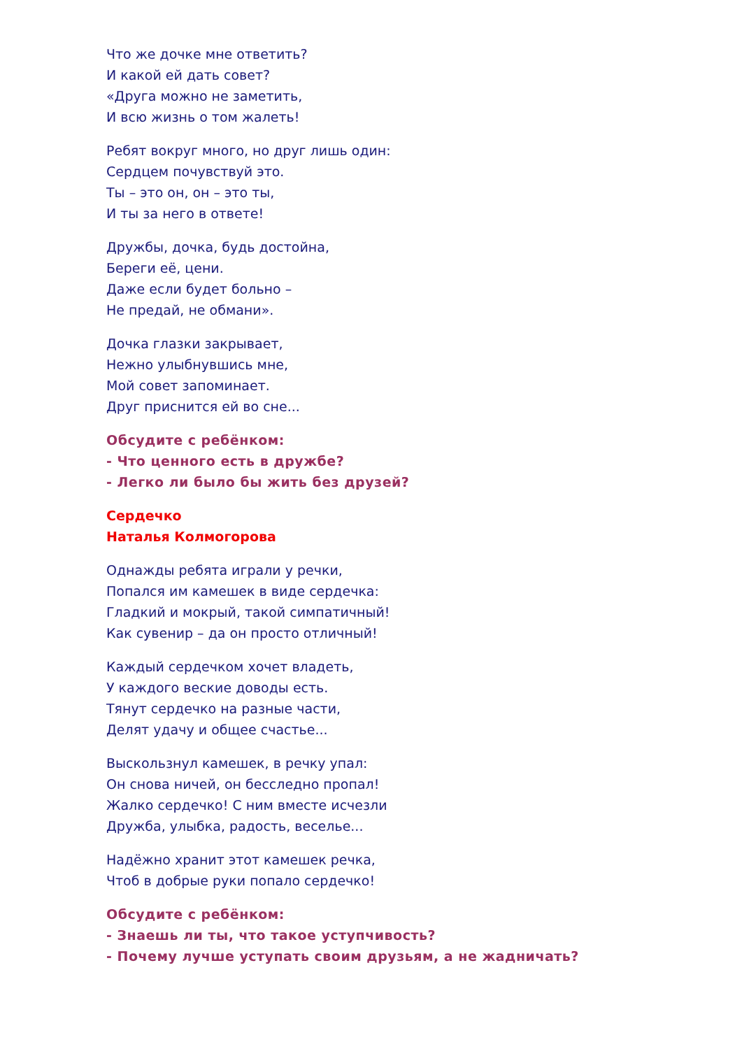Что же дочке мне ответить?
И какой ей дать совет?
«Друга можно не заметить,
И всю жизнь о том жалеть!
Ребят вокруг много, но друг лишь один:
Сердцем почувствуй это.
Ты – это он, он – это ты,
И ты за него в ответе!
Дружбы, дочка, будь достойна,
Береги её, цени.
Даже если будет больно –
Не предай, не обмани».
Дочка глазки закрывает,
Нежно улыбнувшись мне,
Мой совет запоминает.
Друг приснится ей во сне...
Обсудите с ребёнком:
- Что ценного есть в дружбе?
- Легко ли было бы жить без друзей?
Сердечко
Наталья Колмогорова
Однажды ребята играли у речки,
Попался им камешек в виде сердечка:
Гладкий и мокрый, такой симпатичный!
Как сувенир – да он просто отличный!
Каждый сердечком хочет владеть,
У каждого веские доводы есть.
Тянут сердечко на разные части,
Делят удачу и общее счастье...
Выскользнул камешек, в речку упал:
Он снова ничей, он бесследно пропал!
Жалко сердечко! С ним вместе исчезли
Дружба, улыбка, радость, веселье...
Надёжно хранит этот камешек речка,
Чтоб в добрые руки попало сердечко!
Обсудите с ребёнком:
- Знаешь ли ты, что такое уступчивость?
- Почему лучше уступать своим друзьям, а не жадничать?